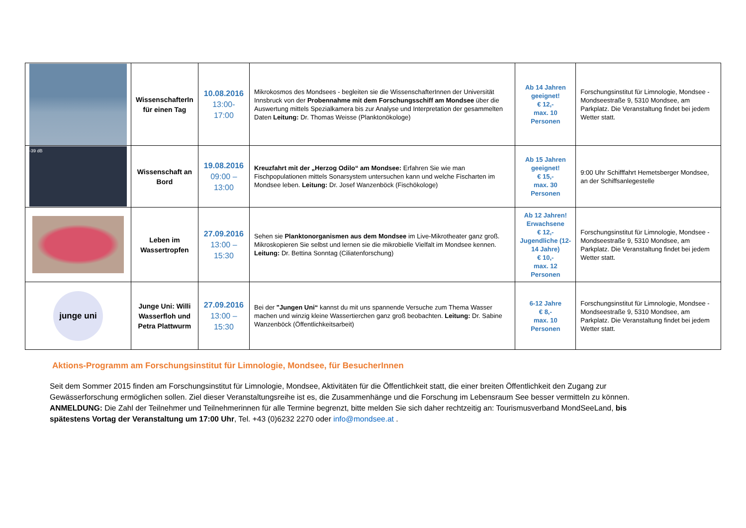| | WissenschafterIn für einen Tag | 10.08.2016 13:00-17:00 | Mikrokosmos des Mondsees - begleiten sie die WissenschafterInnen der Universität Innsbruck von der Probennahme mit dem Forschungsschiff am Mondsee über die Auswertung mittels Spezialkamera bis zur Analyse und Interpretation der gesammelten Daten Leitung: Dr. Thomas Weisse (Planktonökologe) | Ab 14 Jahren geeignet! € 12,- max. 10 Personen | Forschungsinstitut für Limnologie, Mondsee - Mondseestraße 9, 5310 Mondsee, am Parkplatz. Die Veranstaltung findet bei jedem Wetter statt. |
| -39 dB | Wissenschaft an Bord | 19.08.2016 09:00 – 13:00 | Kreuzfahrt mit der „Herzog Odilo“ am Mondsee: Erfahren Sie wie man Fischpopulationen mittels Sonarsystem untersuchen kann und welche Fischarten im Mondsee leben. Leitung: Dr. Josef Wanzenböck (Fischökologe) | Ab 15 Jahren geeignet! € 15,- max. 30 Personen | 9:00 Uhr Schifffahrt Hemetsberger Mondsee, an der Schiffsanlegestelle |
| | Leben im Wassertropfen | 27.09.2016 13:00 – 15:30 | Sehen sie Planktonorganismen aus dem Mondsee im Live-Mikrotheater ganz groß. Mikroskopieren Sie selbst und lernen sie die mikrobielle Vielfalt im Mondsee kennen. Leitung: Dr. Bettina Sonntag (Ciliatenforschung) | Ab 12 Jahren! Erwachsene € 12,-Jugendliche (12-14 Jahre) € 10,- max. 12 Personen | Forschungsinstitut für Limnologie, Mondsee - Mondseestraße 9, 5310 Mondsee, am Parkplatz. Die Veranstaltung findet bei jedem Wetter statt. |
| junge uni | Junge Uni: Willi Wasserfloh und Petra Plattwurm | 27.09.2016 13:00 – 15:30 | Bei der "Jungen Uni“ kannst du mit uns spannende Versuche zum Thema Wasser machen und winzig kleine Wassertierchen ganz groß beobachten. Leitung: Dr. Sabine Wanzenböck (Öffentlichkeitsarbeit) | 6-12 Jahre € 8,- max. 10 Personen | Forschungsinstitut für Limnologie, Mondsee - Mondseestraße 9, 5310 Mondsee, am Parkplatz. Die Veranstaltung findet bei jedem Wetter statt. |
Aktions-Programm am Forschungsinstitut für Limnologie, Mondsee, für BesucherInnen
Seit dem Sommer 2015 finden am Forschungsinstitut für Limnologie, Mondsee, Aktivitäten für die Öffentlichkeit statt, die einer breiten Öffentlichkeit den Zugang zur Gewässerforschung ermöglichen sollen. Ziel dieser Veranstaltungsreihe ist es, die Zusammenhänge und die Forschung im Lebensraum See besser vermitteln zu können. ANMELDUNG: Die Zahl der Teilnehmer und Teilnehmerinnen für alle Termine begrenzt, bitte melden Sie sich daher rechtzeitig an: Tourismusverband MondSeeLand, bis spätestens Vortag der Veranstaltung um 17:00 Uhr, Tel. +43 (0)6232 2270 oder info@mondsee.at .